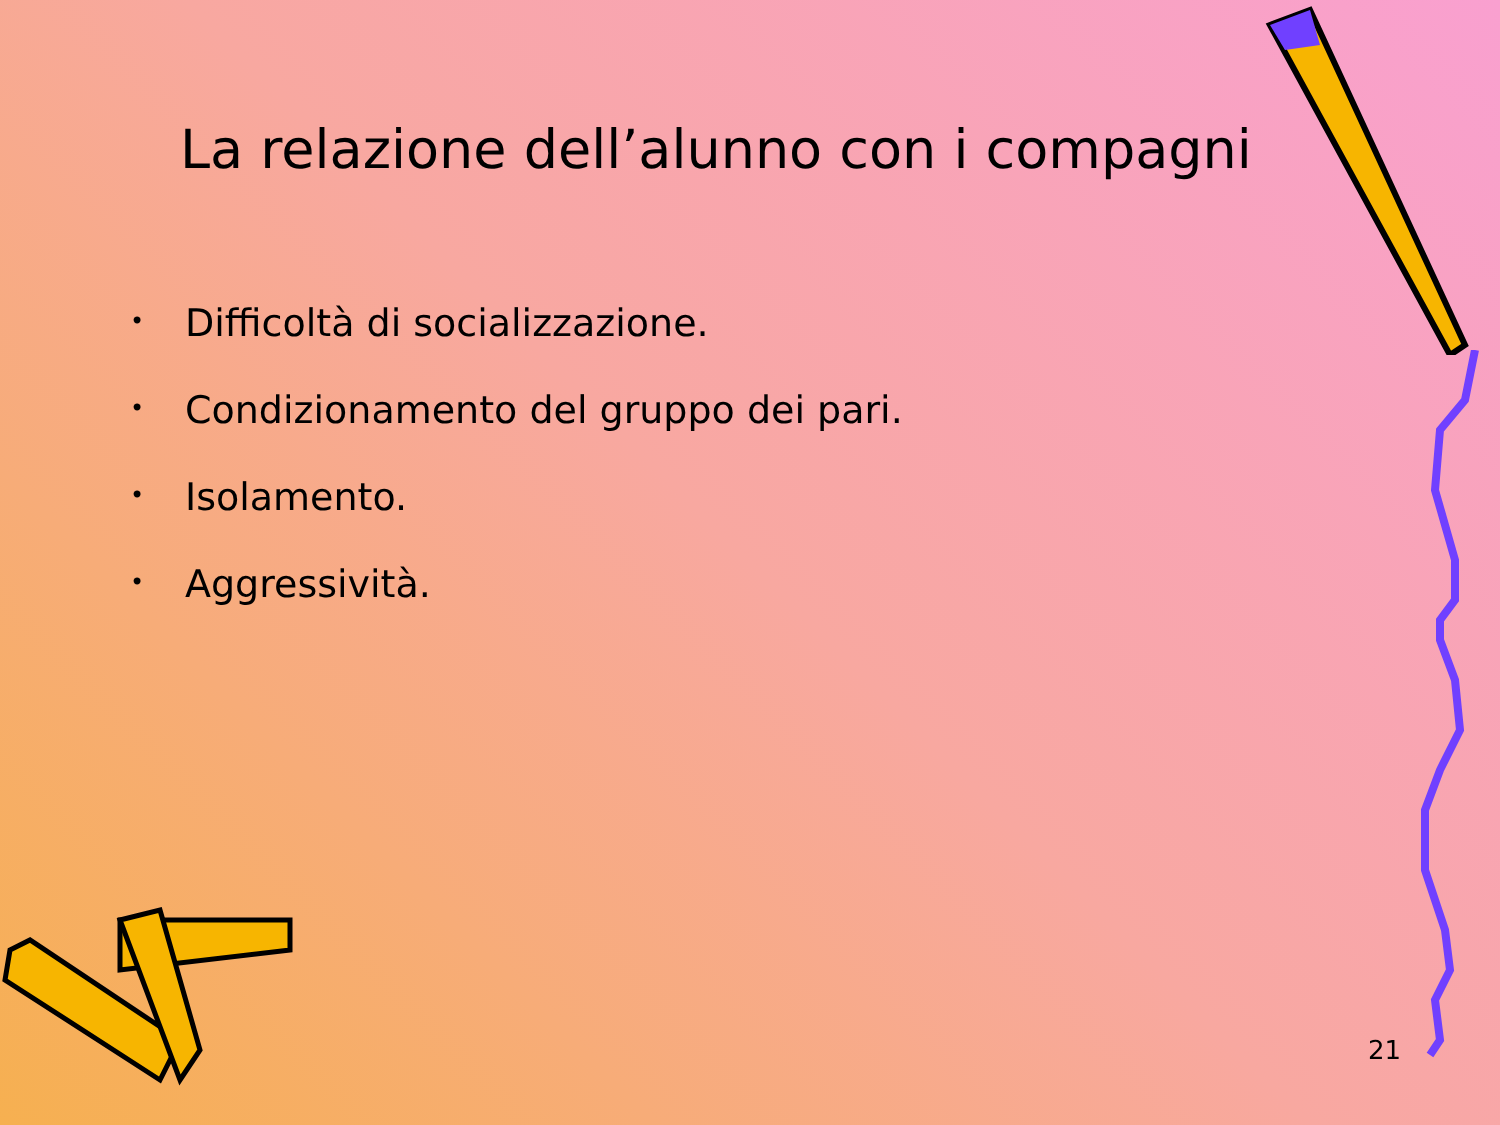La relazione dell’alunno con i compagni
• Difficoltà di socializzazione.
• Condizionamento del gruppo dei pari.
• Isolamento.
• Aggressività.
21